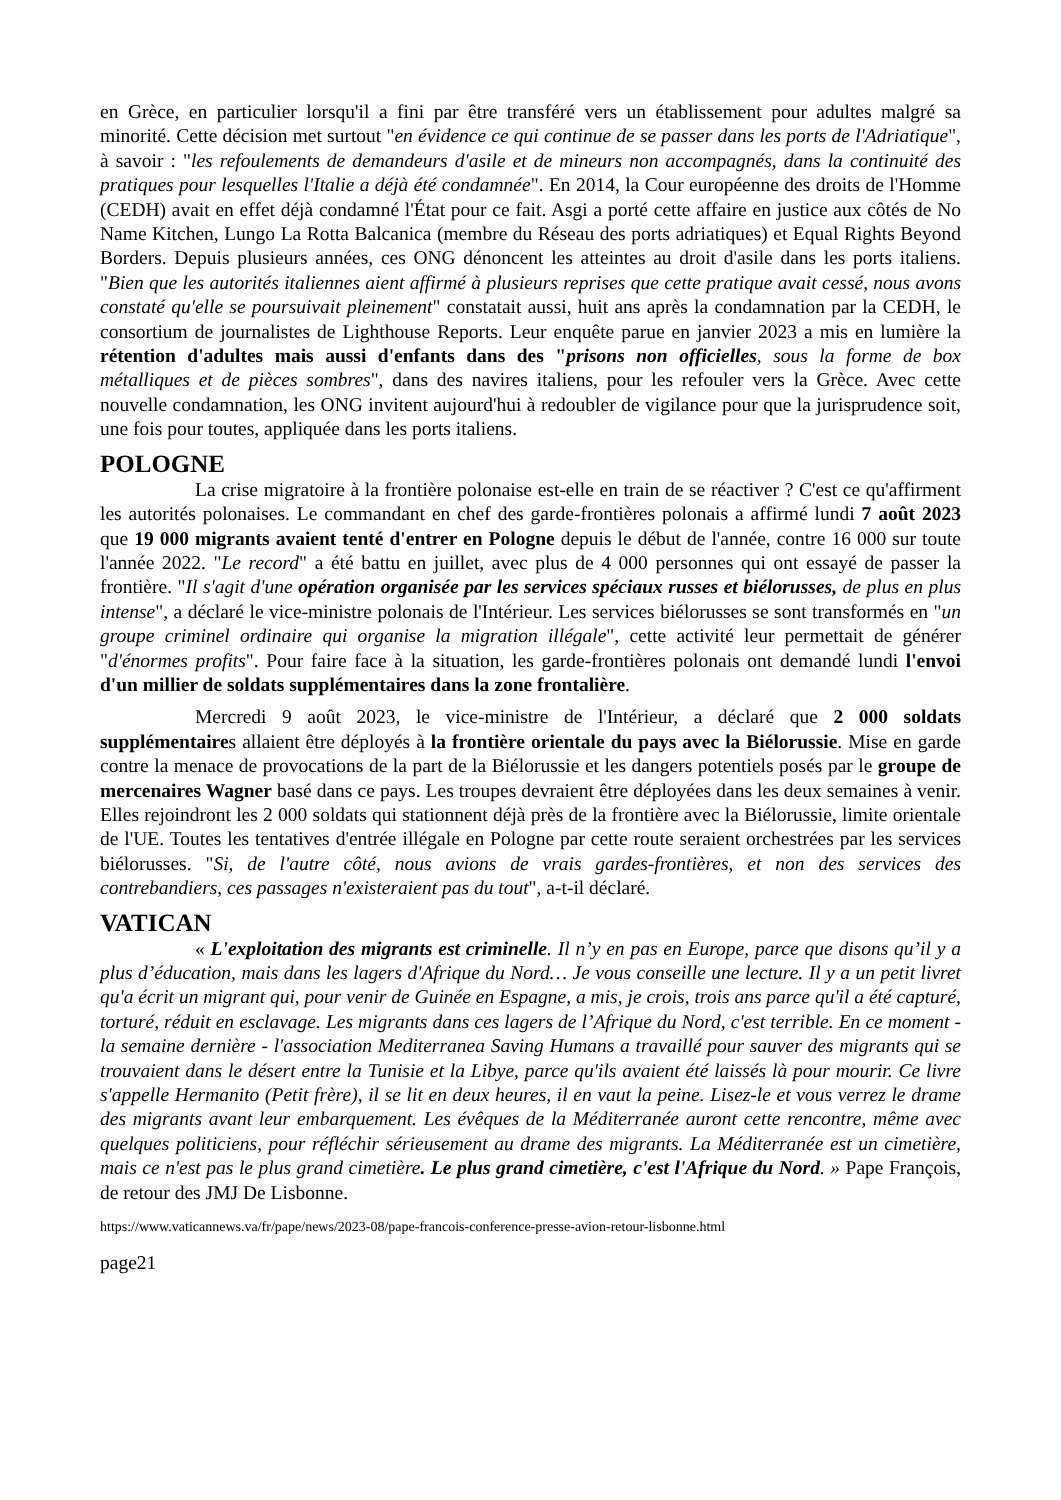en Grèce, en particulier lorsqu'il a fini par être transféré vers un établissement pour adultes malgré sa minorité. Cette décision met surtout "en évidence ce qui continue de se passer dans les ports de l'Adriatique", à savoir : "les refoulements de demandeurs d'asile et de mineurs non accompagnés, dans la continuité des pratiques pour lesquelles l'Italie a déjà été condamnée". En 2014, la Cour européenne des droits de l'Homme (CEDH) avait en effet déjà condamné l'État pour ce fait. Asgi a porté cette affaire en justice aux côtés de No Name Kitchen, Lungo La Rotta Balcanica (membre du Réseau des ports adriatiques) et Equal Rights Beyond Borders. Depuis plusieurs années, ces ONG dénoncent les atteintes au droit d'asile dans les ports italiens. "Bien que les autorités italiennes aient affirmé à plusieurs reprises que cette pratique avait cessé, nous avons constaté qu'elle se poursuivait pleinement" constatait aussi, huit ans après la condamnation par la CEDH, le consortium de journalistes de Lighthouse Reports. Leur enquête parue en janvier 2023 a mis en lumière la rétention d'adultes mais aussi d'enfants dans des "prisons non officielles, sous la forme de box métalliques et de pièces sombres", dans des navires italiens, pour les refouler vers la Grèce. Avec cette nouvelle condamnation, les ONG invitent aujourd'hui à redoubler de vigilance pour que la jurisprudence soit, une fois pour toutes, appliquée dans les ports italiens.
POLOGNE
La crise migratoire à la frontière polonaise est-elle en train de se réactiver ? C'est ce qu'affirment les autorités polonaises. Le commandant en chef des garde-frontières polonais a affirmé lundi 7 août 2023 que 19 000 migrants avaient tenté d'entrer en Pologne depuis le début de l'année, contre 16 000 sur toute l'année 2022. "Le record" a été battu en juillet, avec plus de 4 000 personnes qui ont essayé de passer la frontière. "Il s'agit d'une opération organisée par les services spéciaux russes et biélorusses, de plus en plus intense", a déclaré le vice-ministre polonais de l'Intérieur. Les services biélorusses se sont transformés en "un groupe criminel ordinaire qui organise la migration illégale", cette activité leur permettait de générer "d'énormes profits". Pour faire face à la situation, les garde-frontières polonais ont demandé lundi l'envoi d'un millier de soldats supplémentaires dans la zone frontalière.
Mercredi 9 août 2023, le vice-ministre de l'Intérieur, a déclaré que 2 000 soldats supplémentaires allaient être déployés à la frontière orientale du pays avec la Biélorussie. Mise en garde contre la menace de provocations de la part de la Biélorussie et les dangers potentiels posés par le groupe de mercenaires Wagner basé dans ce pays. Les troupes devraient être déployées dans les deux semaines à venir. Elles rejoindront les 2 000 soldats qui stationnent déjà près de la frontière avec la Biélorussie, limite orientale de l'UE. Toutes les tentatives d'entrée illégale en Pologne par cette route seraient orchestrées par les services biélorusses. "Si, de l'autre côté, nous avions de vrais gardes-frontières, et non des services des contrebandiers, ces passages n'existeraient pas du tout", a-t-il déclaré.
VATICAN
« L'exploitation des migrants est criminelle. Il n’y en pas en Europe, parce que disons qu’il y a plus d’éducation, mais dans les lagers d'Afrique du Nord… Je vous conseille une lecture. Il y a un petit livret qu'a écrit un migrant qui, pour venir de Guinée en Espagne, a mis, je crois, trois ans parce qu'il a été capturé, torturé, réduit en esclavage. Les migrants dans ces lagers de l’Afrique du Nord, c'est terrible. En ce moment - la semaine dernière - l'association Mediterranea Saving Humans a travaillé pour sauver des migrants qui se trouvaient dans le désert entre la Tunisie et la Libye, parce qu'ils avaient été laissés là pour mourir. Ce livre s'appelle Hermanito (Petit frère), il se lit en deux heures, il en vaut la peine. Lisez-le et vous verrez le drame des migrants avant leur embarquement. Les évêques de la Méditerranée auront cette rencontre, même avec quelques politiciens, pour réfléchir sérieusement au drame des migrants. La Méditerranée est un cimetière, mais ce n'est pas le plus grand cimetière. Le plus grand cimetière, c'est l'Afrique du Nord. » Pape François, de retour des JMJ De Lisbonne.
https://www.vaticannews.va/fr/pape/news/2023-08/pape-francois-conference-presse-avion-retour-lisbonne.html
page21